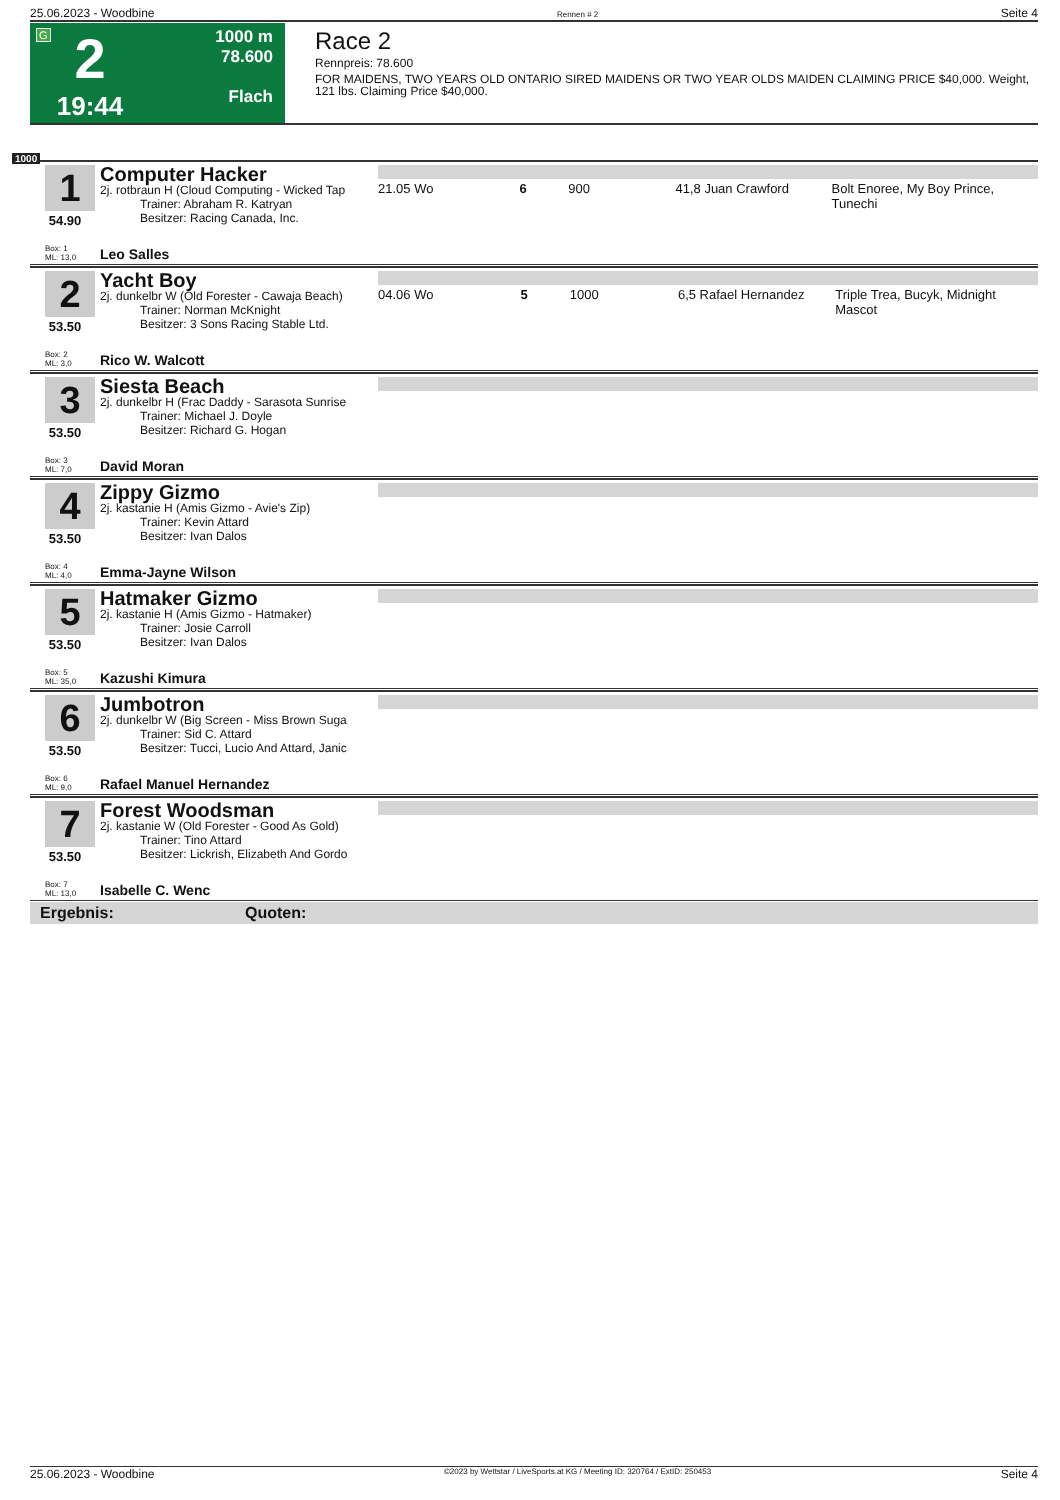25.06.2023 - Woodbine Rennen # 2 Seite 4
G
2
19:44
1000 m
78.600
Flach
Race 2
Rennpreis: 78.600
FOR MAIDENS, TWO YEARS OLD ONTARIO SIRED MAIDENS OR TWO YEAR OLDS MAIDEN CLAIMING PRICE $40,000. Weight, 121 lbs. Claiming Price $40,000.
1000
1
54.90
Box: 1
ML: 13,0
Computer Hacker
2j. rotbraun H (Cloud Computing - Wicked Tap
Trainer: Abraham R. Katryan
Besitzer: Racing Canada, Inc.
Leo Salles
21.05 Wo 6 900 41,8 Juan Crawford Bolt Enoree, My Boy Prince, Tunechi
2
53.50
Box: 2
ML: 3,0
Yacht Boy
2j. dunkelbr W (Old Forester - Cawaja Beach)
Trainer: Norman McKnight
Besitzer: 3 Sons Racing Stable Ltd.
Rico W. Walcott
04.06 Wo 5 1000 6,5 Rafael Hernandez Triple Trea, Bucyk, Midnight Mascot
3
53.50
Box: 3
ML: 7,0
Siesta Beach
2j. dunkelbr H (Frac Daddy - Sarasota Sunrise
Trainer: Michael J. Doyle
Besitzer: Richard G. Hogan
David Moran
4
53.50
Box: 4
ML: 4,0
Zippy Gizmo
2j. kastanie H (Amis Gizmo - Avie's Zip)
Trainer: Kevin Attard
Besitzer: Ivan Dalos
Emma-Jayne Wilson
5
53.50
Box: 5
ML: 35,0
Hatmaker Gizmo
2j. kastanie H (Amis Gizmo - Hatmaker)
Trainer: Josie Carroll
Besitzer: Ivan Dalos
Kazushi Kimura
6
53.50
Box: 6
ML: 9,0
Jumbotron
2j. dunkelbr W (Big Screen - Miss Brown Suga
Trainer: Sid C. Attard
Besitzer: Tucci, Lucio And Attard, Janic
Rafael Manuel Hernandez
7
53.50
Box: 7
ML: 13,0
Forest Woodsman
2j. kastanie W (Old Forester - Good As Gold)
Trainer: Tino Attard
Besitzer: Lickrish, Elizabeth And Gordo
Isabelle C. Wenc
Ergebnis: Quoten:
25.06.2023 - Woodbine ©2023 by Wettstar / LiveSports.at KG / Meeting ID: 320764 / ExtID: 250453 Seite 4